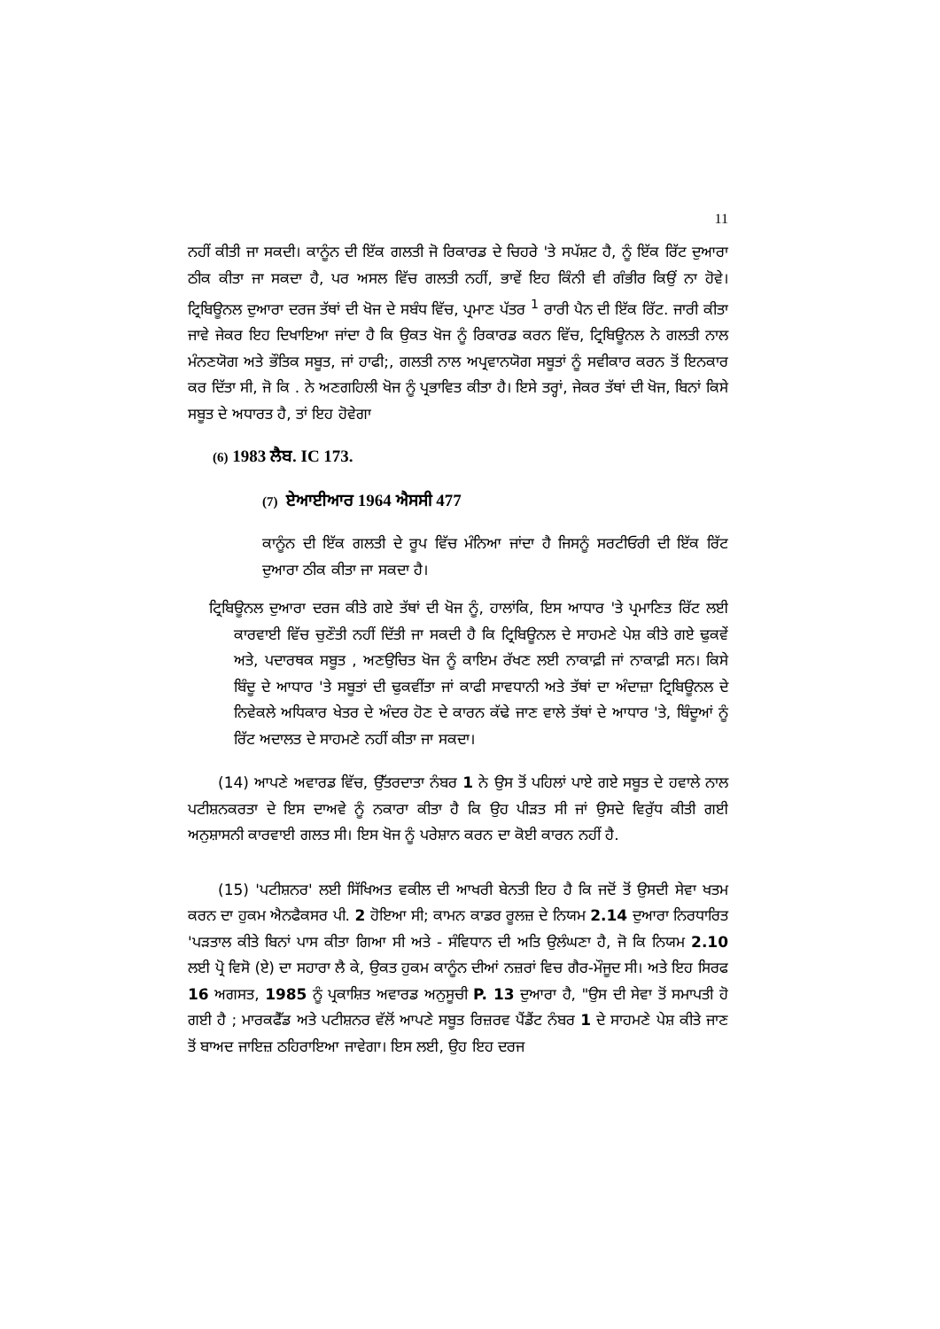11
ਨਹੀਂ ਕੀਤੀ ਜਾ ਸਕਦੀ। ਕਾਨੂੰਨ ਦੀ ਇੱਕ ਗਲਤੀ ਜੋ ਰਿਕਾਰਡ ਦੇ ਚਿਹਰੇ 'ਤੇ ਸਪੱਸ਼ਟ ਹੈ, ਨੂੰ ਇੱਕ ਰਿੱਟ ਦੁਆਰਾ ਠੀਕ ਕੀਤਾ ਜਾ ਸਕਦਾ ਹੈ, ਪਰ ਅਸਲ ਵਿੱਚ ਗਲਤੀ ਨਹੀਂ, ਭਾਵੇਂ ਇਹ ਕਿੰਨੀ ਵੀ ਗੰਭੀਰ ਕਿਉਂ ਨਾ ਹੋਵੇ। ਟ੍ਰਿਬਿਊਨਲ ਦੁਆਰਾ ਦਰਜ ਤੱਥਾਂ ਦੀ ਖੋਜ ਦੇ ਸਬੰਧ ਵਿੱਚ, ਪ੍ਰਮਾਣ ਪੱਤਰ <sup>1</sup> ਰਾਰੀ ਪੈਨ ਦੀ ਇੱਕ ਰਿੱਟ. ਜਾਰੀ ਕੀਤਾ ਜਾਵੇ ਜੇਕਰ ਇਹ ਦਿਖਾਇਆ ਜਾਂਦਾ ਹੈ ਕਿ ਉਕਤ ਖੋਜ ਨੂੰ ਰਿਕਾਰਡ ਕਰਨ ਵਿੱਚ, ਟ੍ਰਿਬਿਊਨਲ ਨੇ ਗਲਤੀ ਨਾਲ ਮੰਨਣਯੋਗ ਅਤੇ ਭੌਤਿਕ ਸਬੂਤ, ਜਾਂ ਹਾਫੀ;, ਗਲਤੀ ਨਾਲ ਅਪ੍ਰਵਾਨਯੋਗ ਸਬੂਤਾਂ ਨੂੰ ਸਵੀਕਾਰ ਕਰਨ ਤੋਂ ਇਨਕਾਰ ਕਰ ਦਿੱਤਾ ਸੀ, ਜੋ ਕਿ . ਨੇ ਅਣਗਹਿਲੀ ਖੋਜ ਨੂੰ ਪ੍ਰਭਾਵਿਤ ਕੀਤਾ ਹੈ। ਇਸੇ ਤਰ੍ਹਾਂ, ਜੇਕਰ ਤੱਥਾਂ ਦੀ ਖੋਜ, ਬਿਨਾਂ ਕਿਸੇ ਸਬੂਤ ਦੇ ਅਧਾਰਤ ਹੈ, ਤਾਂ ਇਹ ਹੋਵੇਗਾ
(6) 1983 ਲੈਬ. IC 173.
(7) ਏਆਈਆਰ 1964 ਐਸਸੀ 477
ਕਾਨੂੰਨ ਦੀ ਇੱਕ ਗਲਤੀ ਦੇ ਰੂਪ ਵਿੱਚ ਮੰਨਿਆ ਜਾਂਦਾ ਹੈ ਜਿਸਨੂੰ ਸਰਟੀਓਰੀ ਦੀ ਇੱਕ ਰਿੱਟ ਦੁਆਰਾ ਠੀਕ ਕੀਤਾ ਜਾ ਸਕਦਾ ਹੈ।
ਟ੍ਰਿਬਿਊਨਲ ਦੁਆਰਾ ਦਰਜ ਕੀਤੇ ਗਏ ਤੱਥਾਂ ਦੀ ਖੋਜ ਨੂੰ, ਹਾਲਾਂਕਿ, ਇਸ ਆਧਾਰ 'ਤੇ ਪ੍ਰਮਾਣਿਤ ਰਿੱਟ ਲਈ ਕਾਰਵਾਈ ਵਿੱਚ ਚੁਣੌਤੀ ਨਹੀਂ ਦਿੱਤੀ ਜਾ ਸਕਦੀ ਹੈ ਕਿ ਟ੍ਰਿਬਿਊਨਲ ਦੇ ਸਾਹਮਣੇ ਪੇਸ਼ ਕੀਤੇ ਗਏ ਢੁਕਵੇਂ ਅਤੇ, ਪਦਾਰਥਕ ਸਬੂਤ , ਅਣਉਚਿਤ ਖੋਜ ਨੂੰ ਕਾਇਮ ਰੱਖਣ ਲਈ ਨਾਕਾਫ਼ੀ ਜਾਂ ਨਾਕਾਫ਼ੀ ਸਨ। ਕਿਸੇ ਬਿੰਦੂ ਦੇ ਆਧਾਰ 'ਤੇ ਸਬੂਤਾਂ ਦੀ ਢੁਕਵੀਂਤਾ ਜਾਂ ਕਾਫੀ ਸਾਵਧਾਨੀ ਅਤੇ ਤੱਥਾਂ ਦਾ ਅੰਦਾਜ਼ਾ ਟ੍ਰਿਬਿਊਨਲ ਦੇ ਨਿਵੇਕਲੇ ਅਧਿਕਾਰ ਖੇਤਰ ਦੇ ਅੰਦਰ ਹੋਣ ਦੇ ਕਾਰਨ ਕੱਢੇ ਜਾਣ ਵਾਲੇ ਤੱਥਾਂ ਦੇ ਆਧਾਰ 'ਤੇ, ਬਿੰਦੂਆਂ ਨੂੰ ਰਿੱਟ ਅਦਾਲਤ ਦੇ ਸਾਹਮਣੇ ਨਹੀਂ ਕੀਤਾ ਜਾ ਸਕਦਾ।
(14) ਆਪਣੇ ਅਵਾਰਡ ਵਿੱਚ, ਉੱਤਰਦਾਤਾ ਨੰਬਰ 1 ਨੇ ਉਸ ਤੋਂ ਪਹਿਲਾਂ ਪਾਏ ਗਏ ਸਬੂਤ ਦੇ ਹਵਾਲੇ ਨਾਲ ਪਟੀਸ਼ਨਕਰਤਾ ਦੇ ਇਸ ਦਾਅਵੇ ਨੂੰ ਨਕਾਰਾ ਕੀਤਾ ਹੈ ਕਿ ਉਹ ਪੀੜਤ ਸੀ ਜਾਂ ਉਸਦੇ ਵਿਰੁੱਧ ਕੀਤੀ ਗਈ ਅਨੁਸ਼ਾਸਨੀ ਕਾਰਵਾਈ ਗਲਤ ਸੀ। ਇਸ ਖੋਜ ਨੂੰ ਪਰੇਸ਼ਾਨ ਕਰਨ ਦਾ ਕੋਈ ਕਾਰਨ ਨਹੀਂ ਹੈ.
(15) 'ਪਟੀਸ਼ਨਰ' ਲਈ ਸਿੱਖਿਅਤ ਵਕੀਲ ਦੀ ਆਖਰੀ ਬੇਨਤੀ ਇਹ ਹੈ ਕਿ ਜਦੋਂ ਤੋਂ ਉਸਦੀ ਸੇਵਾ ਖਤਮ ਕਰਨ ਦਾ ਹੁਕਮ ਐਨਫੈਕਸਰ ਪੀ. 2 ਹੋਇਆ ਸੀ; ਕਾਮਨ ਕਾਡਰ ਰੂਲਜ਼ ਦੇ ਨਿਯਮ 2.14 ਦੁਆਰਾ ਨਿਰਧਾਰਿਤ 'ਪੜਤਾਲ ਕੀਤੇ ਬਿਨਾਂ ਪਾਸ ਕੀਤਾ ਗਿਆ ਸੀ ਅਤੇ - ਸੰਵਿਧਾਨ ਦੀ ਅਤਿ ਉਲੰਘਣਾ ਹੈ, ਜੋ ਕਿ ਨਿਯਮ 2.10 ਲਈ ਪ੍ਰੋ ਵਿਸੋ (ਏ) ਦਾ ਸਹਾਰਾ ਲੈ ਕੇ, ਉਕਤ ਹੁਕਮ ਕਾਨੂੰਨ ਦੀਆਂ ਨਜ਼ਰਾਂ ਵਿਚ ਗੈਰ-ਮੌਜੂਦ ਸੀ। ਅਤੇ ਇਹ ਸਿਰਫ 16 ਅਗਸਤ, 1985 ਨੂੰ ਪ੍ਰਕਾਸ਼ਿਤ ਅਵਾਰਡ ਅਨੁਸੂਚੀ P. 13 ਦੁਆਰਾ ਹੈ, "ਉਸ ਦੀ ਸੇਵਾ ਤੋਂ ਸਮਾਪਤੀ ਹੋ ਗਈ ਹੈ ; ਮਾਰਕਫੈੱਡ ਅਤੇ ਪਟੀਸ਼ਨਰ ਵੱਲੋਂ ਆਪਣੇ ਸਬੂਤ ਰਿਜ਼ਰਵ ਪੈਂਡੈਂਟ ਨੰਬਰ 1 ਦੇ ਸਾਹਮਣੇ ਪੇਸ਼ ਕੀਤੇ ਜਾਣ ਤੋਂ ਬਾਅਦ ਜਾਇਜ਼ ਠਹਿਰਾਇਆ ਜਾਵੇਗਾ। ਇਸ ਲਈ, ਉਹ ਇਹ ਦਰਜ